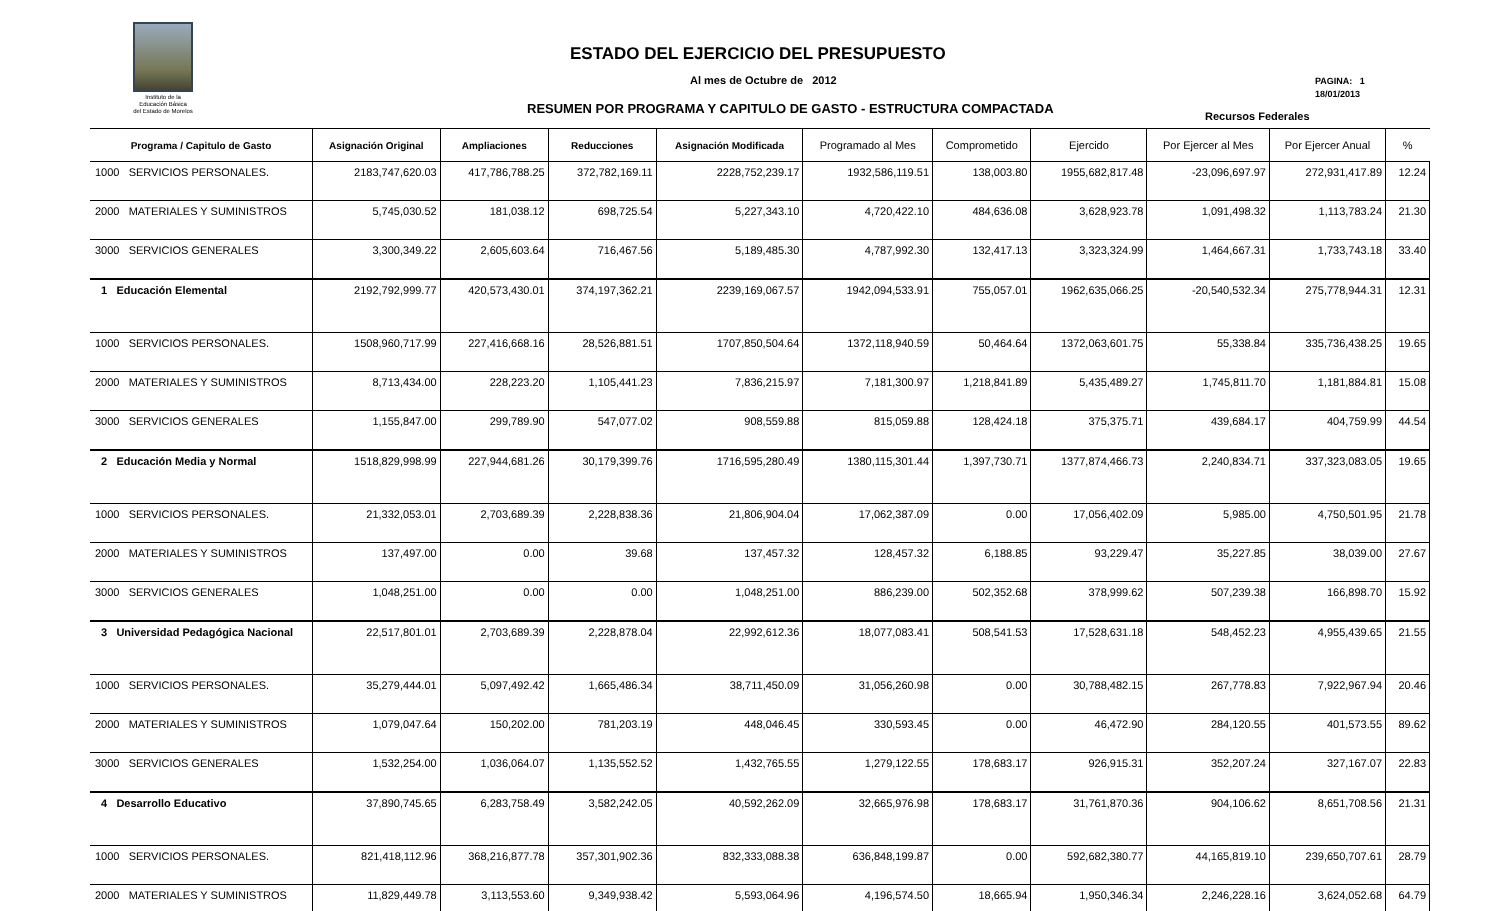Instituto de la
Educación Básica
del Estado de Morelos
ESTADO DEL EJERCICIO DEL PRESUPUESTO
Al mes de Octubre de 2012
RESUMEN POR PROGRAMA Y CAPITULO DE GASTO - ESTRUCTURA COMPACTADA
PAGINA: 1
18/01/2013
Recursos Federales
| Programa / Capitulo de Gasto | Asignación Original | Ampliaciones | Reducciones | Asignación Modificada | Programado al Mes | Comprometido | Ejercido | Por Ejercer al Mes | Por Ejercer Anual | % |
| --- | --- | --- | --- | --- | --- | --- | --- | --- | --- | --- |
| 1000 SERVICIOS PERSONALES. | 2183,747,620.03 | 417,786,788.25 | 372,782,169.11 | 2228,752,239.17 | 1932,586,119.51 | 138,003.80 | 1955,682,817.48 | -23,096,697.97 | 272,931,417.89 | 12.24 |
| 2000 MATERIALES Y SUMINISTROS | 5,745,030.52 | 181,038.12 | 698,725.54 | 5,227,343.10 | 4,720,422.10 | 484,636.08 | 3,628,923.78 | 1,091,498.32 | 1,113,783.24 | 21.30 |
| 3000 SERVICIOS GENERALES | 3,300,349.22 | 2,605,603.64 | 716,467.56 | 5,189,485.30 | 4,787,992.30 | 132,417.13 | 3,323,324.99 | 1,464,667.31 | 1,733,743.18 | 33.40 |
| 1 Educación Elemental | 2192,792,999.77 | 420,573,430.01 | 374,197,362.21 | 2239,169,067.57 | 1942,094,533.91 | 755,057.01 | 1962,635,066.25 | -20,540,532.34 | 275,778,944.31 | 12.31 |
| 1000 SERVICIOS PERSONALES. | 1508,960,717.99 | 227,416,668.16 | 28,526,881.51 | 1707,850,504.64 | 1372,118,940.59 | 50,464.64 | 1372,063,601.75 | 55,338.84 | 335,736,438.25 | 19.65 |
| 2000 MATERIALES Y SUMINISTROS | 8,713,434.00 | 228,223.20 | 1,105,441.23 | 7,836,215.97 | 7,181,300.97 | 1,218,841.89 | 5,435,489.27 | 1,745,811.70 | 1,181,884.81 | 15.08 |
| 3000 SERVICIOS GENERALES | 1,155,847.00 | 299,789.90 | 547,077.02 | 908,559.88 | 815,059.88 | 128,424.18 | 375,375.71 | 439,684.17 | 404,759.99 | 44.54 |
| 2 Educación Media y Normal | 1518,829,998.99 | 227,944,681.26 | 30,179,399.76 | 1716,595,280.49 | 1380,115,301.44 | 1,397,730.71 | 1377,874,466.73 | 2,240,834.71 | 337,323,083.05 | 19.65 |
| 1000 SERVICIOS PERSONALES. | 21,332,053.01 | 2,703,689.39 | 2,228,838.36 | 21,806,904.04 | 17,062,387.09 | 0.00 | 17,056,402.09 | 5,985.00 | 4,750,501.95 | 21.78 |
| 2000 MATERIALES Y SUMINISTROS | 137,497.00 | 0.00 | 39.68 | 137,457.32 | 128,457.32 | 6,188.85 | 93,229.47 | 35,227.85 | 38,039.00 | 27.67 |
| 3000 SERVICIOS GENERALES | 1,048,251.00 | 0.00 | 0.00 | 1,048,251.00 | 886,239.00 | 502,352.68 | 378,999.62 | 507,239.38 | 166,898.70 | 15.92 |
| 3 Universidad Pedagógica Nacional | 22,517,801.01 | 2,703,689.39 | 2,228,878.04 | 22,992,612.36 | 18,077,083.41 | 508,541.53 | 17,528,631.18 | 548,452.23 | 4,955,439.65 | 21.55 |
| 1000 SERVICIOS PERSONALES. | 35,279,444.01 | 5,097,492.42 | 1,665,486.34 | 38,711,450.09 | 31,056,260.98 | 0.00 | 30,788,482.15 | 267,778.83 | 7,922,967.94 | 20.46 |
| 2000 MATERIALES Y SUMINISTROS | 1,079,047.64 | 150,202.00 | 781,203.19 | 448,046.45 | 330,593.45 | 0.00 | 46,472.90 | 284,120.55 | 401,573.55 | 89.62 |
| 3000 SERVICIOS GENERALES | 1,532,254.00 | 1,036,064.07 | 1,135,552.52 | 1,432,765.55 | 1,279,122.55 | 178,683.17 | 926,915.31 | 352,207.24 | 327,167.07 | 22.83 |
| 4 Desarrollo Educativo | 37,890,745.65 | 6,283,758.49 | 3,582,242.05 | 40,592,262.09 | 32,665,976.98 | 178,683.17 | 31,761,870.36 | 904,106.62 | 8,651,708.56 | 21.31 |
| 1000 SERVICIOS PERSONALES. | 821,418,112.96 | 368,216,877.78 | 357,301,902.36 | 832,333,088.38 | 636,848,199.87 | 0.00 | 592,682,380.77 | 44,165,819.10 | 239,650,707.61 | 28.79 |
| 2000 MATERIALES Y SUMINISTROS | 11,829,449.78 | 3,113,553.60 | 9,349,938.42 | 5,593,064.96 | 4,196,574.50 | 18,665.94 | 1,950,346.34 | 2,246,228.16 | 3,624,052.68 | 64.79 |